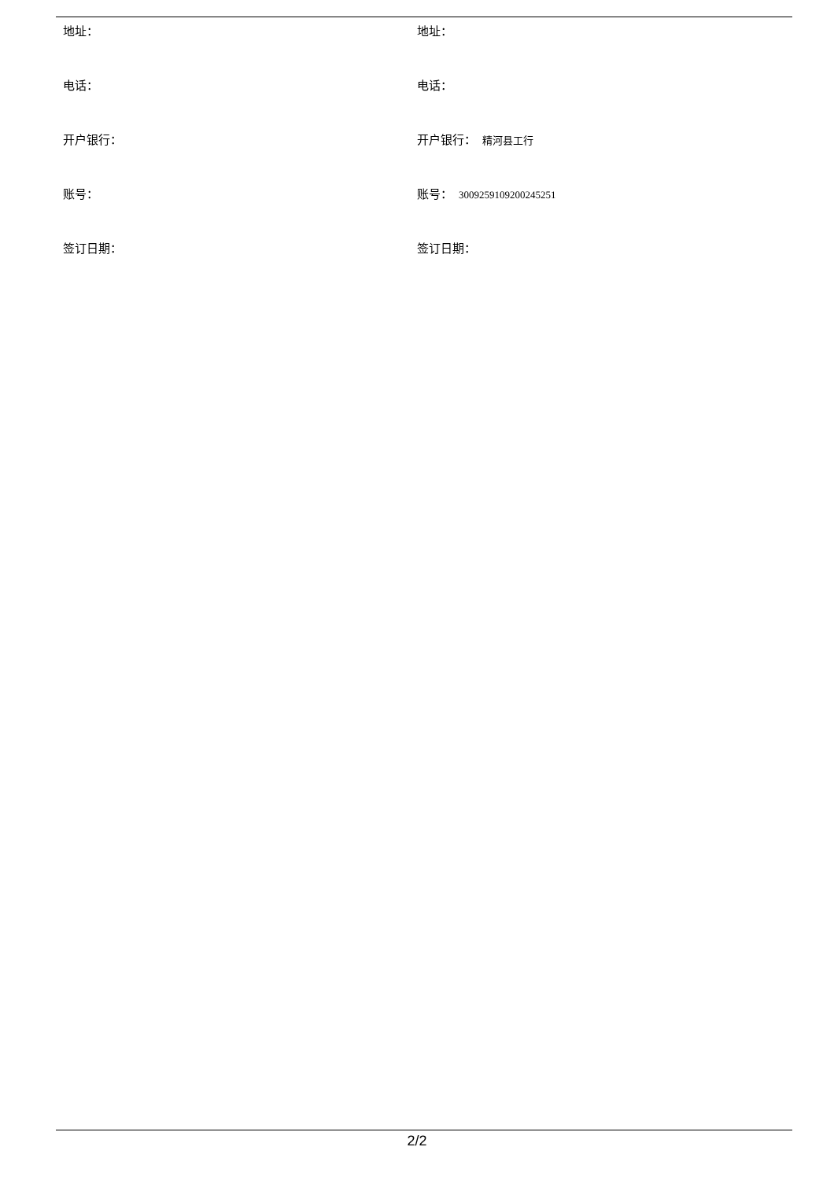| 地址： | 地址： |
| 电话： | 电话： |
| 开户银行： | 开户银行： 精河县工行 |
| 账号： | 账号： 3009259109200245251 |
| 签订日期： | 签订日期： |
2/2